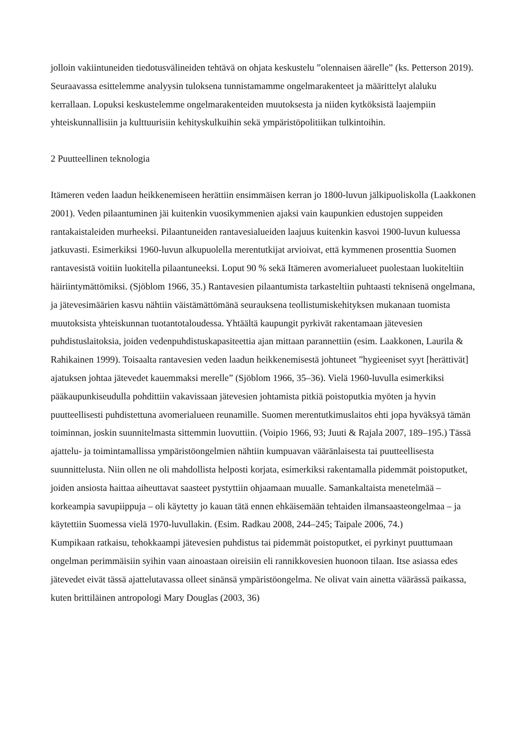jolloin vakiintuneiden tiedotusvälineiden tehtävä on ohjata keskustelu ”olennaisen äärelle” (ks. Petterson 2019).
Seuraavassa esittelemme analyysin tuloksena tunnistamamme ongelmarakenteet ja määrittelyt alaluku kerrallaan. Lopuksi keskustelemme ongelmarakenteiden muutoksesta ja niiden kytköksistä laajempiin yhteiskunnallisiin ja kulttuurisiin kehityskulkuihin sekä ympäristöpolitiikan tulkintoihin.
2 Puutteellinen teknologia
Itämeren veden laadun heikkenemiseen herättiin ensimmäisen kerran jo 1800-luvun jälkipuoliskolla (Laakkonen 2001). Veden pilaantuminen jäi kuitenkin vuosikymmenien ajaksi vain kaupunkien edustojen suppeiden rantakaistaleiden murheeksi. Pilaantuneiden rantavesialueiden laajuus kuitenkin kasvoi 1900-luvun kuluessa jatkuvasti. Esimerkiksi 1960-luvun alkupuolella merentutkijat arvioivat, että kymmenen prosenttia Suomen rantavesistä voitiin luokitella pilaantuneeksi. Loput 90 % sekä Itämeren avomerialueet puolestaan luokiteltiin häiriintymättömiksi. (Sjöblom 1966, 35.) Rantavesien pilaantumista tarkasteltiin puhtaasti teknisenä ongelmana, ja jätevesimäärien kasvu nähtiin väistämättömänä seurauksena teollistumiskehityksen mukanaan tuomista muutoksista yhteiskunnan tuotantotaloudessa. Yhtäältä kaupungit pyrkivät rakentamaan jätevesien puhdistuslaitoksia, joiden vedenpuhdistuskapasiteettia ajan mittaan parannettiin (esim. Laakkonen, Laurila & Rahikainen 1999). Toisaalta rantavesien veden laadun heikkenemisestä johtuneet ”hygieeniset syyt [herättivät] ajatuksen johtaa jätevedet kauemmaksi merelle” (Sjöblom 1966, 35–36). Vielä 1960-luvulla esimerkiksi pääkaupunkiseudulla pohdittiin vakavissaan jätevesien johtamista pitkiä poistoputkia myöten ja hyvin puutteellisesti puhdistettuna avomerialueen reunamille. Suomen merentutkimuslaitos ehti jopa hyväksyä tämän toiminnan, joskin suunnitelmasta sittemmin luovuttiin. (Voipio 1966, 93; Juuti & Rajala 2007, 189–195.) Tässä ajattelu- ja toimintamallissa ympäristöongelmien nähtiin kumpuavan vääränlaisesta tai puutteellisesta suunnittelusta. Niin ollen ne oli mahdollista helposti korjata, esimerkiksi rakentamalla pidemmät poistoputket, joiden ansiosta haittaa aiheuttavat saasteet pystyttiin ohjaamaan muualle. Samankaltaista menetelmää – korkeampia savupiippuja – oli käytetty jo kauan tätä ennen ehkäisemään tehtaiden ilmansaasteongelmaa – ja käytettiin Suomessa vielä 1970-luvullakin. (Esim. Radkau 2008, 244–245; Taipale 2006, 74.)
Kumpikaan ratkaisu, tehokkaampi jätevesien puhdistus tai pidemmät poistoputket, ei pyrkinyt puuttumaan ongelman perimmäisiin syihin vaan ainoastaan oireisiin eli rannikkovesien huonoon tilaan. Itse asiassa edes jätevedet eivät tässä ajattelutavassa olleet sinänsä ympäristöongelma. Ne olivat vain ainetta väärässä paikassa, kuten brittiläinen antropologi Mary Douglas (2003, 36)